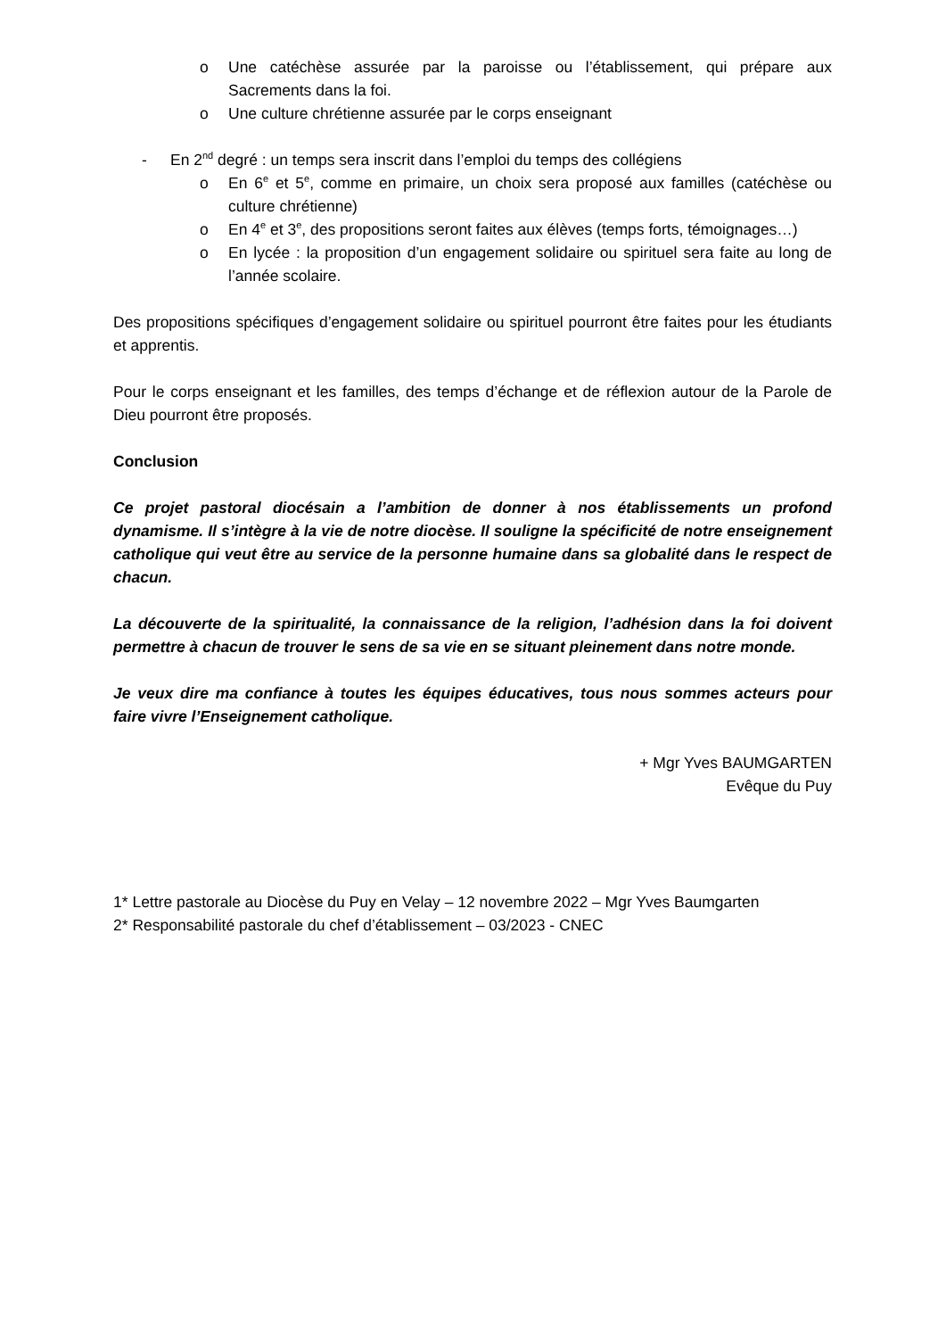o Une catéchèse assurée par la paroisse ou l’établissement, qui prépare aux Sacrements dans la foi.
o Une culture chrétienne assurée par le corps enseignant
- En 2<sup>nd</sup> degré : un temps sera inscrit dans l’emploi du temps des collégiens
o En 6<sup>e</sup> et 5<sup>e</sup>, comme en primaire, un choix sera proposé aux familles (catéchèse ou culture chrétienne)
o En 4<sup>e</sup> et 3<sup>e</sup>, des propositions seront faites aux élèves (temps forts, témoignages…)
o En lycée : la proposition d’un engagement solidaire ou spirituel sera faite au long de l’année scolaire.
Des propositions spécifiques d’engagement solidaire ou spirituel pourront être faites pour les étudiants et apprentis.
Pour le corps enseignant et les familles, des temps d’échange et de réflexion autour de la Parole de Dieu pourront être proposés.
Conclusion
Ce projet pastoral diocésain a l’ambition de donner à nos établissements un profond dynamisme. Il s’intègre à la vie de notre diocèse. Il souligne la spécificité de notre enseignement catholique qui veut être au service de la personne humaine dans sa globalité dans le respect de chacun.
La découverte de la spiritualité, la connaissance de la religion, l’adhésion dans la foi doivent permettre à chacun de trouver le sens de sa vie en se situant pleinement dans notre monde.
Je veux dire ma confiance à toutes les équipes éducatives, tous nous sommes acteurs pour faire vivre l’Enseignement catholique.
+ Mgr Yves BAUMGARTEN
Evêque du Puy
1* Lettre pastorale au Diocèse du Puy en Velay – 12 novembre 2022 – Mgr Yves Baumgarten
2* Responsabilité pastorale du chef d’établissement – 03/2023 - CNEC